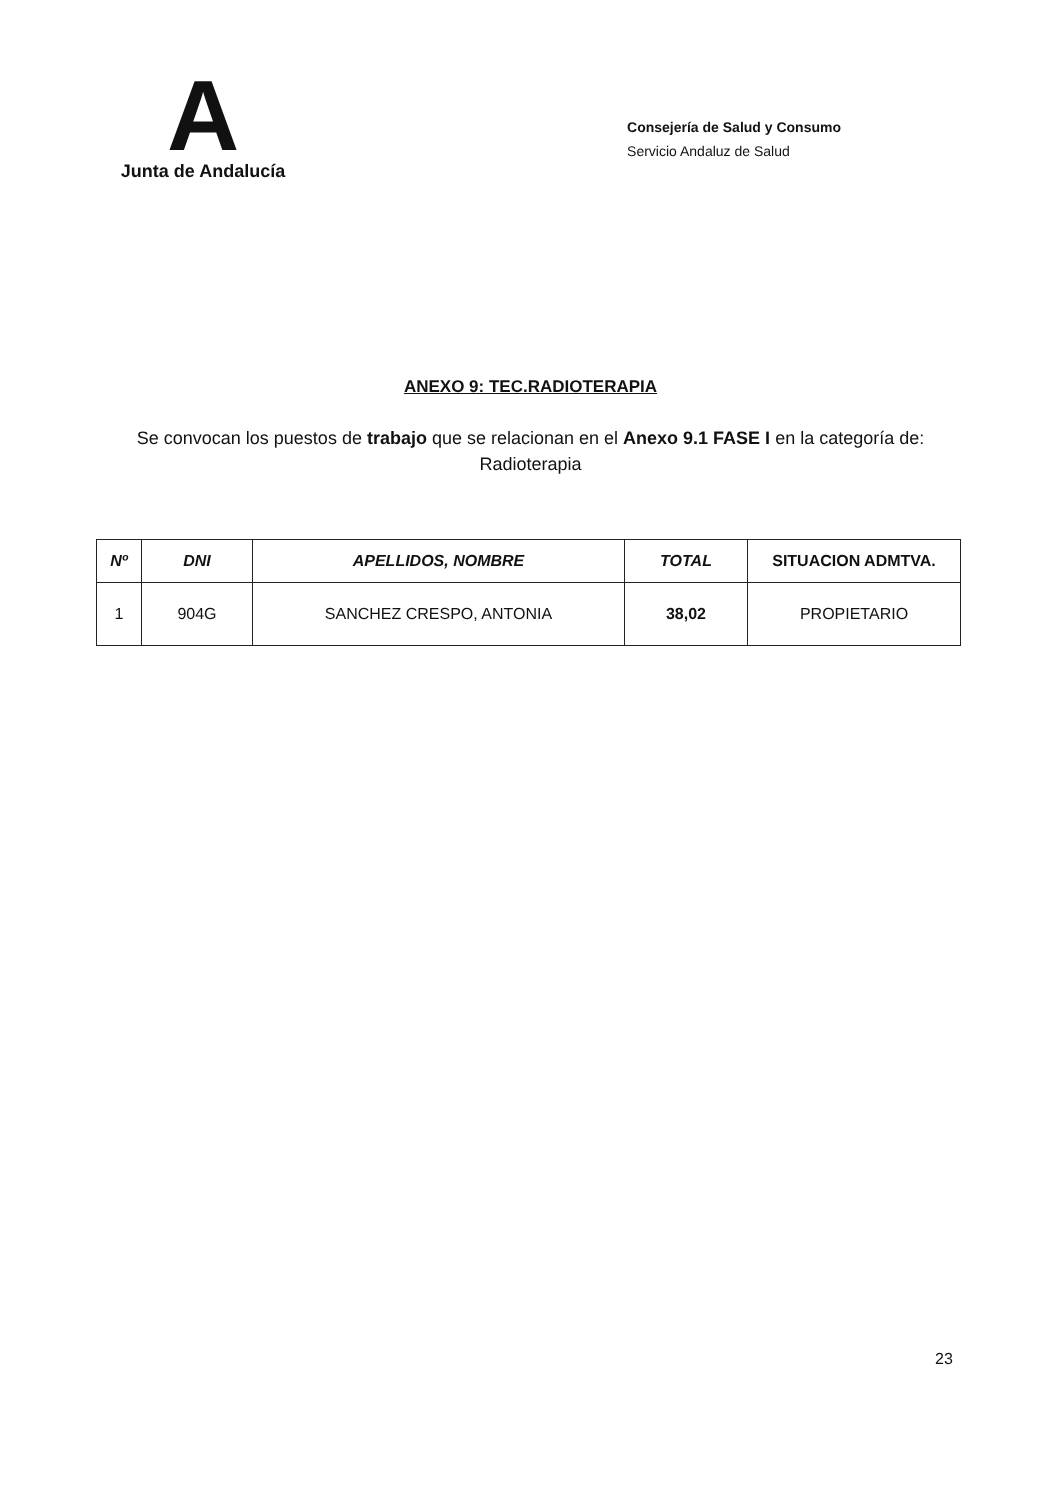A
Junta de Andalucía
Consejería de Salud y Consumo
Servicio Andaluz de Salud
ANEXO 9: TEC.RADIOTERAPIA
Se convocan los puestos de trabajo que se relacionan en el Anexo 9.1 FASE I en la categoría de: Radioterapia
| Nº | DNI | APELLIDOS, NOMBRE | TOTAL | SITUACION ADMTVA. |
| --- | --- | --- | --- | --- |
| 1 | 904G | SANCHEZ CRESPO, ANTONIA | 38,02 | PROPIETARIO |
23